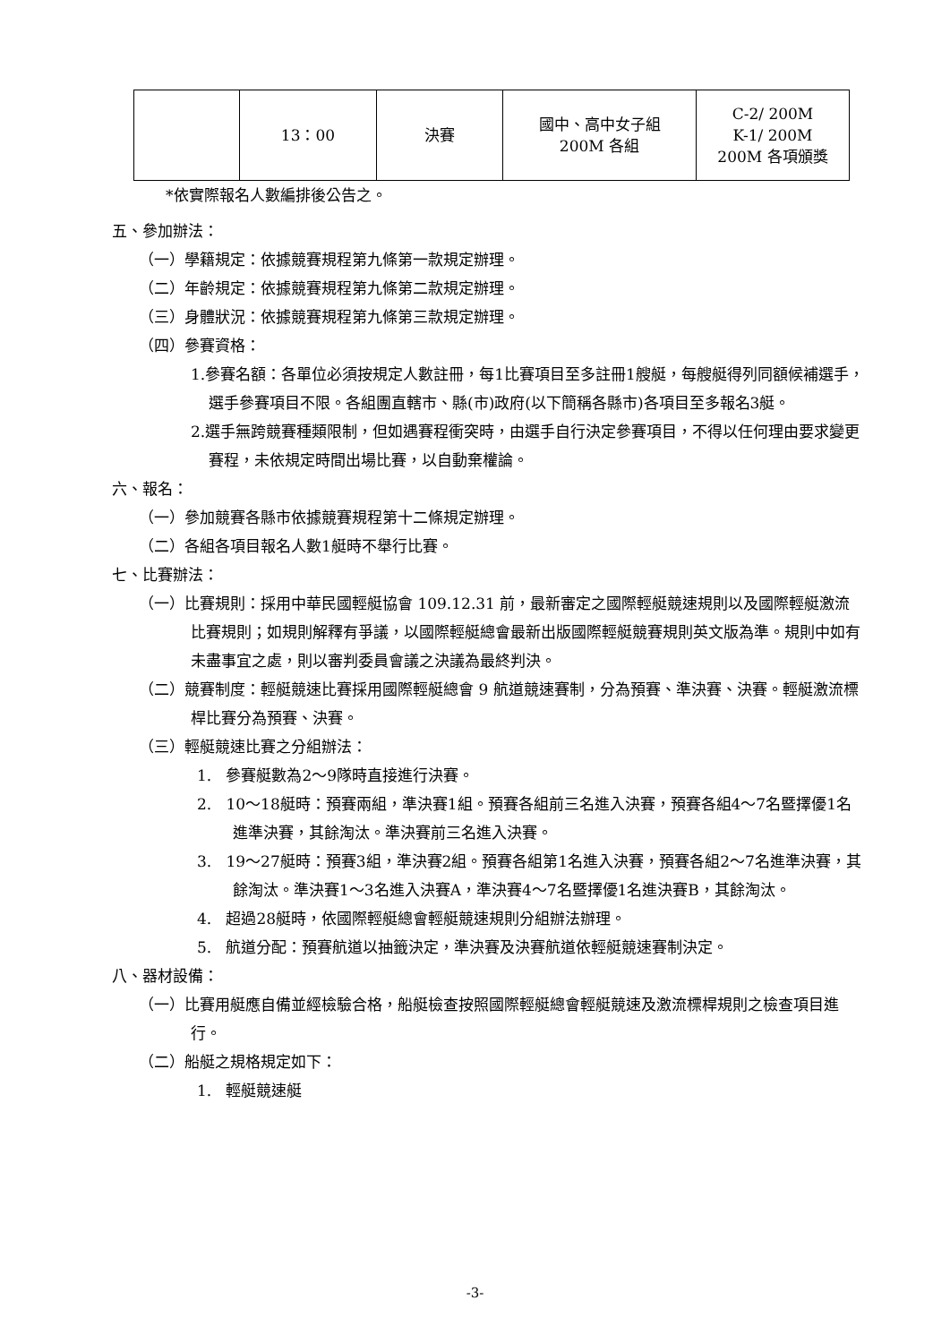| | 13：00 | 決賽 | 國中、高中女子組 200M 各組 | C-2/ 200M K-1/ 200M 200M 各項頒獎 |
*依實際報名人數編排後公告之。
五、參加辦法：
（一）學籍規定：依據競賽規程第九條第一款規定辦理。
（二）年齡規定：依據競賽規程第九條第二款規定辦理。
（三）身體狀況：依據競賽規程第九條第三款規定辦理。
（四）參賽資格：
1.參賽名額：各單位必須按規定人數註冊，每1比賽項目至多註冊1艘艇，每艘艇得列同額候補選手，選手參賽項目不限。各組團直轄市、縣(市)政府(以下簡稱各縣市)各項目至多報名3艇。
2.選手無跨競賽種類限制，但如遇賽程衝突時，由選手自行決定參賽項目，不得以任何理由要求變更賽程，未依規定時間出場比賽，以自動棄權論。
六、報名：
（一）參加競賽各縣市依據競賽規程第十二條規定辦理。
（二）各組各項目報名人數1艇時不舉行比賽。
七、比賽辦法：
（一）比賽規則：採用中華民國輕艇協會 109.12.31 前，最新審定之國際輕艇競速規則以及國際輕艇激流比賽規則；如規則解釋有爭議，以國際輕艇總會最新出版國際輕艇競賽規則英文版為準。規則中如有未盡事宜之處，則以審判委員會議之決議為最終判決。
（二）競賽制度：輕艇競速比賽採用國際輕艇總會 9 航道競速賽制，分為預賽、準決賽、決賽。輕艇激流標桿比賽分為預賽、決賽。
（三）輕艇競速比賽之分組辦法：
1. 參賽艇數為2～9隊時直接進行決賽。
2. 10～18艇時：預賽兩組，準決賽1組。預賽各組前三名進入決賽，預賽各組4～7名暨擇優1名進準決賽，其餘淘汰。準決賽前三名進入決賽。
3. 19～27艇時：預賽3組，準決賽2組。預賽各組第1名進入決賽，預賽各組2～7名進準決賽，其餘淘汰。準決賽1～3名進入決賽A，準決賽4～7名暨擇優1名進決賽B，其餘淘汰。
4. 超過28艇時，依國際輕艇總會輕艇競速規則分組辦法辦理。
5. 航道分配：預賽航道以抽籤決定，準決賽及決賽航道依輕艇競速賽制決定。
八、器材設備：
（一）比賽用艇應自備並經檢驗合格，船艇檢查按照國際輕艇總會輕艇競速及激流標桿規則之檢查項目進行。
（二）船艇之規格規定如下：
1. 輕艇競速艇
-3-